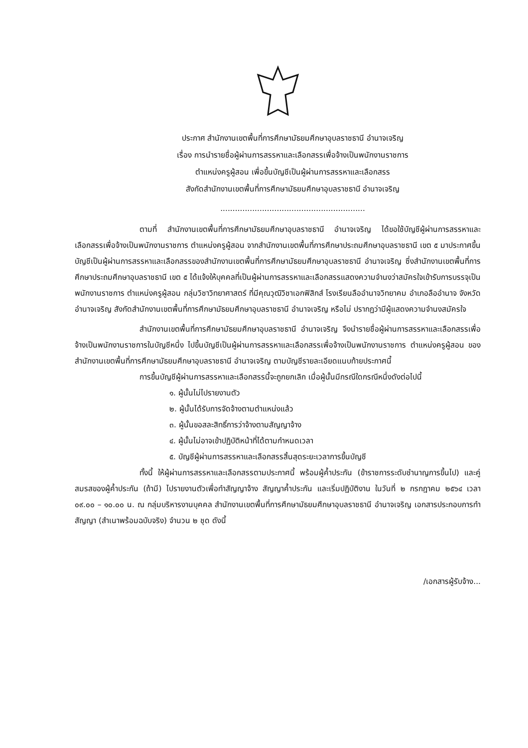ประกาศ สำนักงานเขตพื้นที่การศึกษามัธยมศึกษาอุบลราชธานี อำนาจเจริญ
เรื่อง การนำรายชื่อผู้ผ่านการสรรหาและเลือกสรรเพื่อจ้างเป็นพนักงานราชการ
ตำแหน่งครูผู้สอน เพื่อขึ้นบัญชีเป็นผู้ผ่านการสรรหาและเลือกสรร
สังกัดสำนักงานเขตพื้นที่การศึกษามัธยมศึกษาอุบลราชธานี อำนาจเจริญ
...........................................................
ตามที่ สำนักงานเขตพื้นที่การศึกษามัธยมศึกษาอุบลราชธานี อำนาจเจริญ ได้ขอใช้บัญชีผู้ผ่านการสรรหาและเลือกสรรเพื่อจ้างเป็นพนักงานราชการ ตำแหน่งครูผู้สอน จากสำนักงานเขตพื้นที่การศึกษาประถมศึกษาอุบลราชธานี เขต ๕ มาประกาศขึ้นบัญชีเป็นผู้ผ่านการสรรหาและเลือกสรรของสำนักงานเขตพื้นที่การศึกษามัธยมศึกษาอุบลราชธานี อำนาจเจริญ ซึ่งสำนักงานเขตพื้นที่การศึกษาประถมศึกษาอุบลราชธานี เขต ๕ ได้แจ้งให้บุคคลที่เป็นผู้ผ่านการสรรหาและเลือกสรรแสดงความจำนงว่าสมัครใจเข้ารับการบรรจุเป็นพนักงานราชการ ตำแหน่งครูผู้สอน กลุ่มวิชาวิทยาศาสตร์ ที่มีคุณวุฒิวิชาเอกฟิสิกส์ โรงเรียนลืออำนาจวิทยาคม อำเภอลืออำนาจ จังหวัดอำนาจเจริญ สังกัดสำนักงานเขตพื้นที่การศึกษามัธยมศึกษาอุบลราชธานี อำนาจเจริญ หรือไม่ ปรากฏว่ามีผู้แสดงความจำนงสมัครใจ
สำนักงานเขตพื้นที่การศึกษามัธยมศึกษาอุบลราชธานี อำนาจเจริญ จึงนำรายชื่อผู้ผ่านการสรรหาและเลือกสรรเพื่อจ้างเป็นพนักงานราชการในบัญชีหนึ่ง ไปขึ้นบัญชีเป็นผู้ผ่านการสรรหาและเลือกสรรเพื่อจ้างเป็นพนักงานราชการ ตำแหน่งครูผู้สอน ของสำนักงานเขตพื้นที่การศึกษามัธยมศึกษาอุบลราชธานี อำนาจเจริญ ตามบัญชีรายละเอียดแนบท้ายประกาศนี้
การขึ้นบัญชีผู้ผ่านการสรรหาและเลือกสรรนี้จะถูกยกเลิก เมื่อผู้นั้นมีกรณีใดกรณีหนึ่งดังต่อไปนี้
๑. ผู้นั้นไม่ไปรายงานตัว
๒. ผู้นั้นได้รับการจัดจ้างตามตำแหน่งแล้ว
๓. ผู้นั้นขอสละสิทธิ์การว่าจ้างตามสัญญาจ้าง
๔. ผู้นั้นไม่อาจเข้าปฏิบัติหน้าที่ได้ตามกำหนดเวลา
๕. บัญชีผู้ผ่านการสรรหาและเลือกสรรสิ้นสุดระยะเวลาการขึ้นบัญชี
ทั้งนี้ ให้ผู้ผ่านการสรรหาและเลือกสรรตามประกาศนี้ พร้อมผู้ค้ำประกัน (ข้าราชการระดับชำนาญการขึ้นไป) และคู่สมรสของผู้ค้ำประกัน (ถ้ามี) ไปรายงานตัวเพื่อทำสัญญาจ้าง สัญญาค้ำประกัน และเริ่มปฏิบัติงาน ในวันที่ ๒ กรกฎาคม ๒๕๖๔ เวลา ๐๙.๐๐ – ๑๐.๐๐ น. ณ กลุ่มบริหารงานบุคคล สำนักงานเขตพื้นที่การศึกษามัธยมศึกษาอุบลราชธานี อำนาจเจริญ เอกสารประกอบการทำสัญญา (สำเนาพร้อมฉบับจริง) จำนวน ๒ ชุด ดังนี้
/เอกสารผู้รับจ้าง...